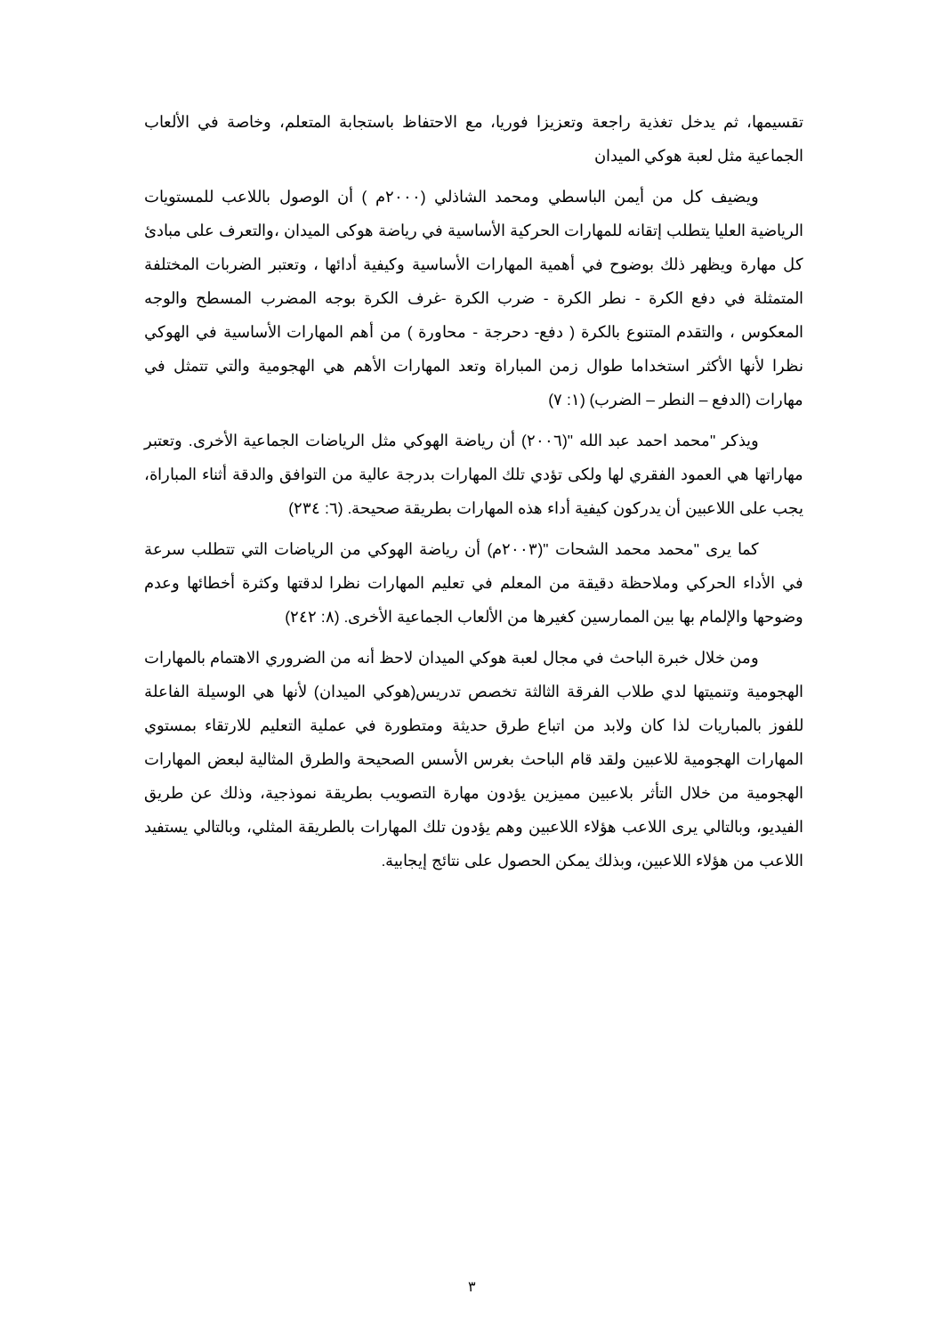تقسيمها، ثم يدخل تغذية راجعة وتعزيزا فوريا، مع الاحتفاظ باستجابة المتعلم، وخاصة في الألعاب الجماعية مثل لعبة هوكي الميدان
ويضيف كل من أيمن الباسطي ومحمد الشاذلي (٢٠٠٠م ) أن الوصول باللاعب للمستويات الرياضية العليا يتطلب إتقانه للمهارات الحركية الأساسية في رياضة هوكى الميدان ،والتعرف على مبادئ كل مهارة ويظهر ذلك بوضوح في أهمية المهارات الأساسية وكيفية أدائها ، وتعتبر الضربات المختلفة المتمثلة في دفع الكرة - نطر الكرة - ضرب الكرة -غرف الكرة بوجه المضرب المسطح والوجه المعكوس ، والتقدم المتنوع بالكرة ( دفع- دحرجة - محاورة ) من أهم المهارات الأساسية في الهوكي نظرا لأنها الأكثر استخداما طوال زمن المباراة وتعد المهارات الأهم هي الهجومية والتي تتمثل في مهارات (الدفع – النطر – الضرب) (١: ٧)
ويذكر "محمد احمد عبد الله "(٢٠٠٦) أن رياضة الهوكي مثل الرياضات الجماعية الأخرى. وتعتبر مهاراتها هي العمود الفقري لها ولكى تؤدي تلك المهارات بدرجة عالية من التوافق والدقة أثناء المباراة، يجب على اللاعبين أن يدركون كيفية أداء هذه المهارات بطريقة صحيحة. (٦: ٢٣٤)
كما يرى "محمد محمد الشحات "(٢٠٠٣م) أن رياضة الهوكي من الرياضات التي تتطلب سرعة في الأداء الحركي وملاحظة دقيقة من المعلم في تعليم المهارات نظرا لدقتها وكثرة أخطائها وعدم وضوحها والإلمام بها بين الممارسين كغيرها من الألعاب الجماعية الأخرى. (٨: ٢٤٢)
ومن خلال خبرة الباحث في مجال لعبة هوكي الميدان لاحظ أنه من الضروري الاهتمام بالمهارات الهجومية وتنميتها لدي طلاب الفرقة الثالثة تخصص تدريس(هوكي الميدان) لأنها هي الوسيلة الفاعلة للفوز بالمباريات لذا كان ولابد من اتباع طرق حديثة ومتطورة في عملية التعليم للارتقاء بمستوي المهارات الهجومية للاعبين ولقد قام الباحث بغرس الأسس الصحيحة والطرق المثالية لبعض المهارات الهجومية من خلال التأثر بلاعبين مميزين يؤدون مهارة التصويب بطريقة نموذجية، وذلك عن طريق الفيديو، وبالتالي يرى اللاعب هؤلاء اللاعبين وهم يؤدون تلك المهارات بالطريقة المثلي، وبالتالي يستفيد اللاعب من هؤلاء اللاعبين، وبذلك يمكن الحصول على نتائج إيجابية.
٣